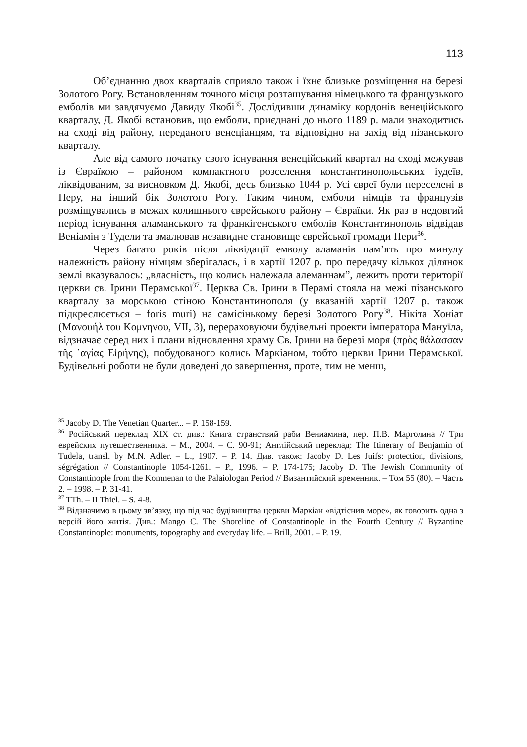113
Об’єднанню двох кварталів сприяло також і їхнє близьке розміщення на березі Золотого Рогу. Встановленням точного місця розташування німецького та французького емболів ми завдячуємо Давиду Якобі<sup>35</sup>. Дослідивши динаміку кордонів венеційського кварталу, Д. Якобі встановив, що емболи, приєднані до нього 1189 р. мали знаходитись на сході від району, переданого венеціанцям, та відповідно на захід від пізанського кварталу.
Але від самого початку свого існування венеційський квартал на сході межував із Євраїкою – районом компактного розселення константинопольських іудеїв, ліквідованим, за висновком Д. Якобі, десь близько 1044 р. Усі євреї були переселені в Перу, на інший бік Золотого Рогу. Таким чином, емболи німців та французів розміщувались в межах колишнього єврейського району – Євраїки. Як раз в недовгий період існування аламанського та франкігенського емболів Константинополь відвідав Веніамін з Тудели та змалював незавидне становище єврейської громади Пери<sup>36</sup>.
Через багато років після ліквідації емволу аламанів пам’ять про минулу належність району німцям зберігалась, і в хартії 1207 р. про передачу кількох ділянок землі вказувалось: „власність, що колись належала алеманнам”, лежить проти території церкви св. Ірини Перамської<sup>37</sup>. Церква Св. Ірини в Перамі стояла на межі пізанського кварталу за морською стіною Константинополя (у вказаній хартії 1207 р. також підкреслюється – foris muri) на самісінькому березі Золотого Рогу<sup>38</sup>. Нікіта Хоніат (Μανουήλ του Κομνηνου, VII, 3), перераховуючи будівельні проекти імператора Мануїла, відзначає серед них і плани відновлення храму Св. Ірини на березі моря (πρὸς θάλασσαν τῆς ῾αγίας Εἰρήνης), побудованого колись Маркіаном, тобто церкви Ірини Перамської. Будівельні роботи не були доведені до завершення, проте, тим не менш,
<sup>35</sup> Jacoby D. The Venetian Quarter... – P. 158-159.
<sup>36</sup> Російський переклад XIX ст. див.: Книга странствий раби Вениамина, пер. П.В. Марголина // Три еврейских путешественника. – М., 2004. – С. 90-91; Англійський переклад: The Itinerary of Benjamin of Tudela, transl. by M.N. Adler. – L., 1907. – P. 14. Див. також: Jacoby D. Les Juifs: protection, divisions, ségrégation // Constantinople 1054-1261. – P., 1996. – P. 174-175; Jacoby D. The Jewish Community of Constantinople from the Komnenan to the Palaiologan Period // Византийский временник. – Том 55 (80). – Часть 2. – 1998. – P. 31-41.
<sup>37</sup> TTh. – II Thiel. – S. 4-8.
<sup>38</sup> Відзначимо в цьому зв’язку, що під час будівництва церкви Маркіан «відтіснив море», як говорить одна з версій його житія. Див.: Mango C. The Shoreline of Constantinople in the Fourth Century // Byzantine Constantinople: monuments, topography and everyday life. – Brill, 2001. – P. 19.